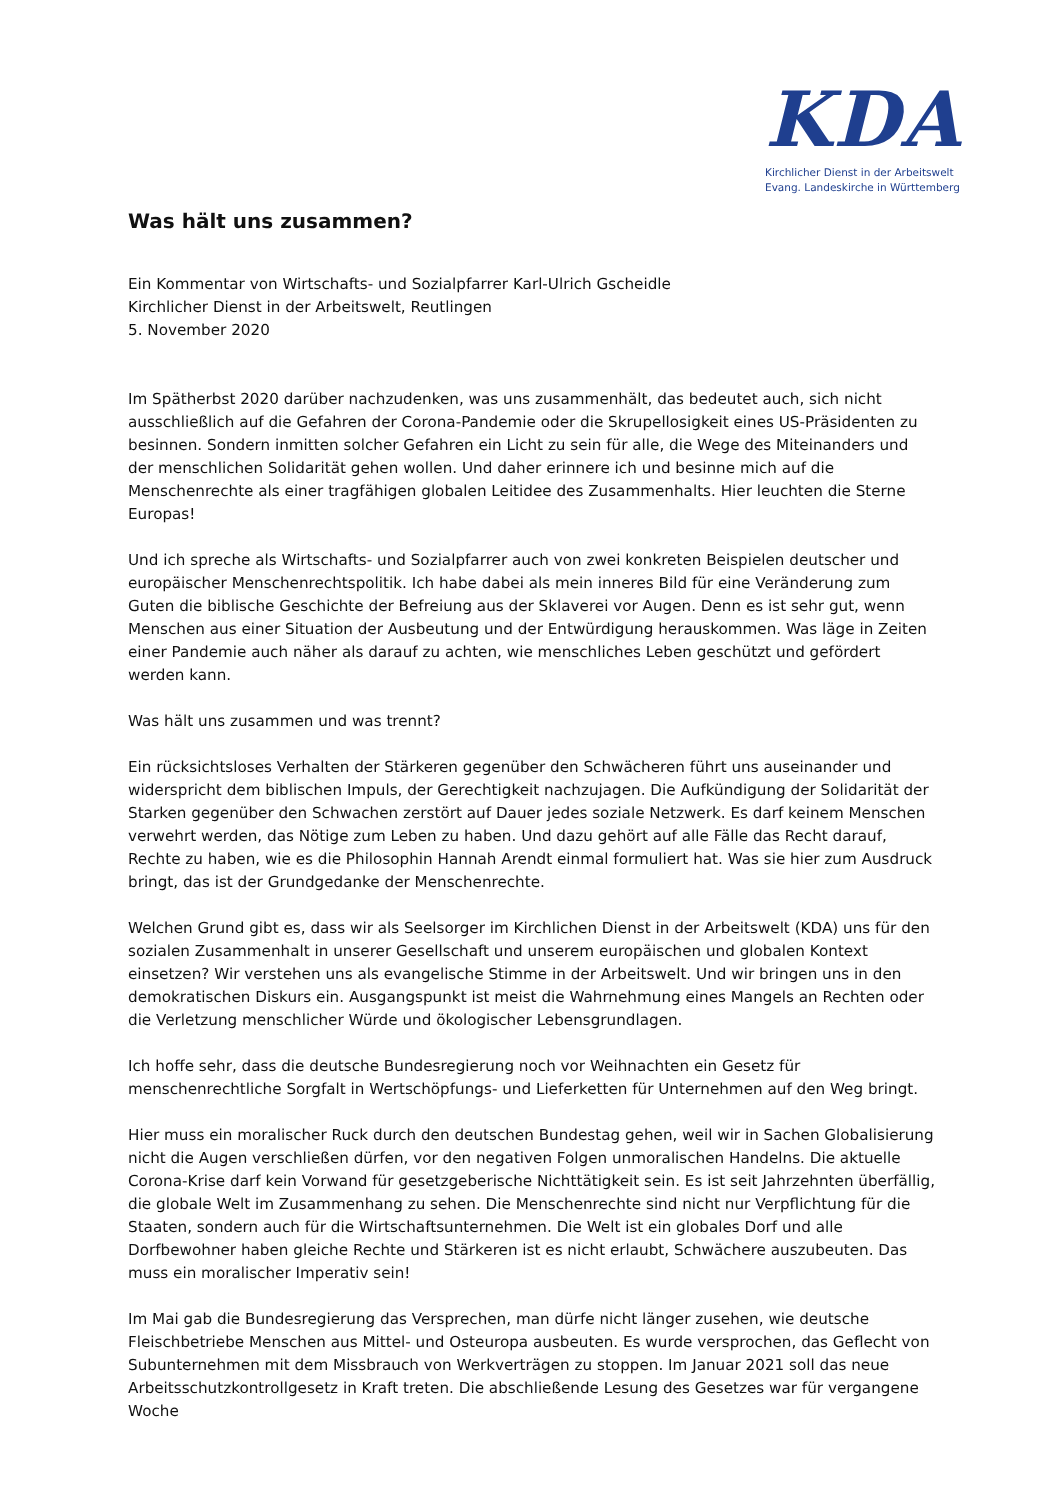KDA
Kirchlicher Dienst in der Arbeitswelt
Evang. Landeskirche in Württemberg
Was hält uns zusammen?
Ein Kommentar von Wirtschafts- und Sozialpfarrer Karl-Ulrich Gscheidle
Kirchlicher Dienst in der Arbeitswelt, Reutlingen
5. November 2020
Im Spätherbst 2020 darüber nachzudenken, was uns zusammenhält, das bedeutet auch, sich nicht ausschließlich auf die Gefahren der Corona-Pandemie oder die Skrupellosigkeit eines US-Präsidenten zu besinnen. Sondern inmitten solcher Gefahren ein Licht zu sein für alle, die Wege des Miteinanders und der menschlichen Solidarität gehen wollen. Und daher erinnere ich und besinne mich auf die Menschenrechte als einer tragfähigen globalen Leitidee des Zusammenhalts. Hier leuchten die Sterne Europas!
Und ich spreche als Wirtschafts- und Sozialpfarrer auch von zwei konkreten Beispielen deutscher und europäischer Menschenrechtspolitik. Ich habe dabei als mein inneres Bild für eine Veränderung zum Guten die biblische Geschichte der Befreiung aus der Sklaverei vor Augen. Denn es ist sehr gut, wenn Menschen aus einer Situation der Ausbeutung und der Entwürdigung herauskommen. Was läge in Zeiten einer Pandemie auch näher als darauf zu achten, wie menschliches Leben geschützt und gefördert werden kann.
Was hält uns zusammen und was trennt?
Ein rücksichtsloses Verhalten der Stärkeren gegenüber den Schwächeren führt uns auseinander und widerspricht dem biblischen Impuls, der Gerechtigkeit nachzujagen. Die Aufkündigung der Solidarität der Starken gegenüber den Schwachen zerstört auf Dauer jedes soziale Netzwerk. Es darf keinem Menschen verwehrt werden, das Nötige zum Leben zu haben. Und dazu gehört auf alle Fälle das Recht darauf, Rechte zu haben, wie es die Philosophin Hannah Arendt einmal formuliert hat. Was sie hier zum Ausdruck bringt, das ist der Grundgedanke der Menschenrechte.
Welchen Grund gibt es, dass wir als Seelsorger im Kirchlichen Dienst in der Arbeitswelt (KDA) uns für den sozialen Zusammenhalt in unserer Gesellschaft und unserem europäischen und globalen Kontext einsetzen? Wir verstehen uns als evangelische Stimme in der Arbeitswelt. Und wir bringen uns in den demokratischen Diskurs ein. Ausgangspunkt ist meist die Wahrnehmung eines Mangels an Rechten oder die Verletzung menschlicher Würde und ökologischer Lebensgrundlagen.
Ich hoffe sehr, dass die deutsche Bundesregierung noch vor Weihnachten ein Gesetz für menschenrechtliche Sorgfalt in Wertschöpfungs- und Lieferketten für Unternehmen auf den Weg bringt.
Hier muss ein moralischer Ruck durch den deutschen Bundestag gehen, weil wir in Sachen Globalisierung nicht die Augen verschließen dürfen, vor den negativen Folgen unmoralischen Handelns. Die aktuelle Corona-Krise darf kein Vorwand für gesetzgeberische Nichttätigkeit sein. Es ist seit Jahrzehnten überfällig, die globale Welt im Zusammenhang zu sehen. Die Menschenrechte sind nicht nur Verpflichtung für die Staaten, sondern auch für die Wirtschaftsunternehmen. Die Welt ist ein globales Dorf und alle Dorfbewohner haben gleiche Rechte und Stärkeren ist es nicht erlaubt, Schwächere auszubeuten. Das muss ein moralischer Imperativ sein!
Im Mai gab die Bundesregierung das Versprechen, man dürfe nicht länger zusehen, wie deutsche Fleischbetriebe Menschen aus Mittel- und Osteuropa ausbeuten. Es wurde versprochen, das Geflecht von Subunternehmen mit dem Missbrauch von Werkverträgen zu stoppen. Im Januar 2021 soll das neue Arbeitsschutzkontrollgesetz in Kraft treten. Die abschließende Lesung des Gesetzes war für vergangene Woche